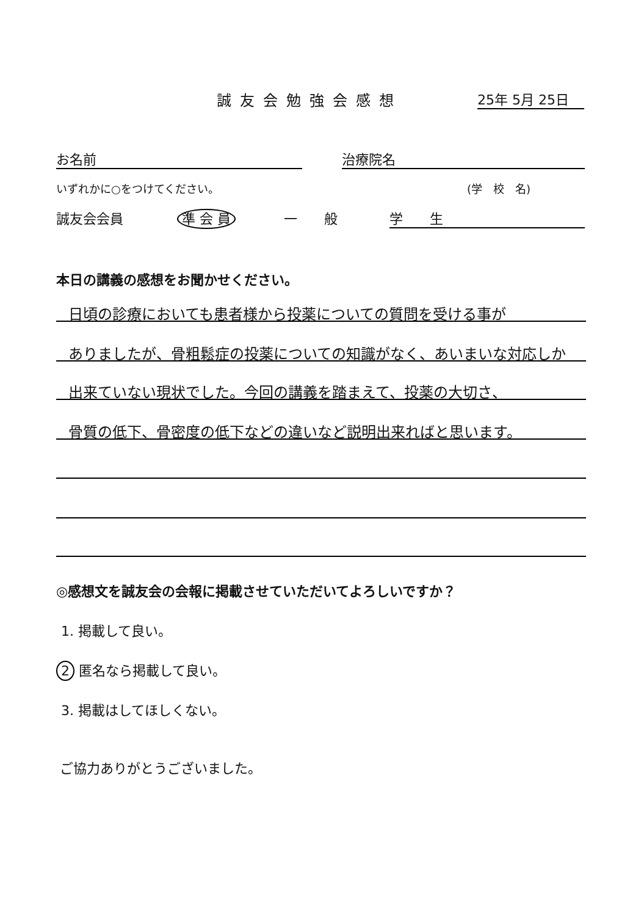誠友会勉強会感想 25年 5月 25日
お名前 治療院名
いずれかに○をつけてください。 (学　校　名)
誠友会会員 準 会 員 一　　般 学　　生
本日の講義の感想をお聞かせください。
日頃の診療においても患者様から投薬についての質問を受ける事が
ありましたが、骨粗鬆症の投薬についての知識がなく、あいまいな対応しか
出来ていない現状でした。今回の講義を踏まえて、投薬の大切さ、
骨質の低下、骨密度の低下などの違いなど説明出来ればと思います。
◎感想文を誠友会の会報に掲載させていただいてよろしいですか？
1. 掲載して良い。
2 匿名なら掲載して良い。
3. 掲載はしてほしくない。
ご協力ありがとうございました。